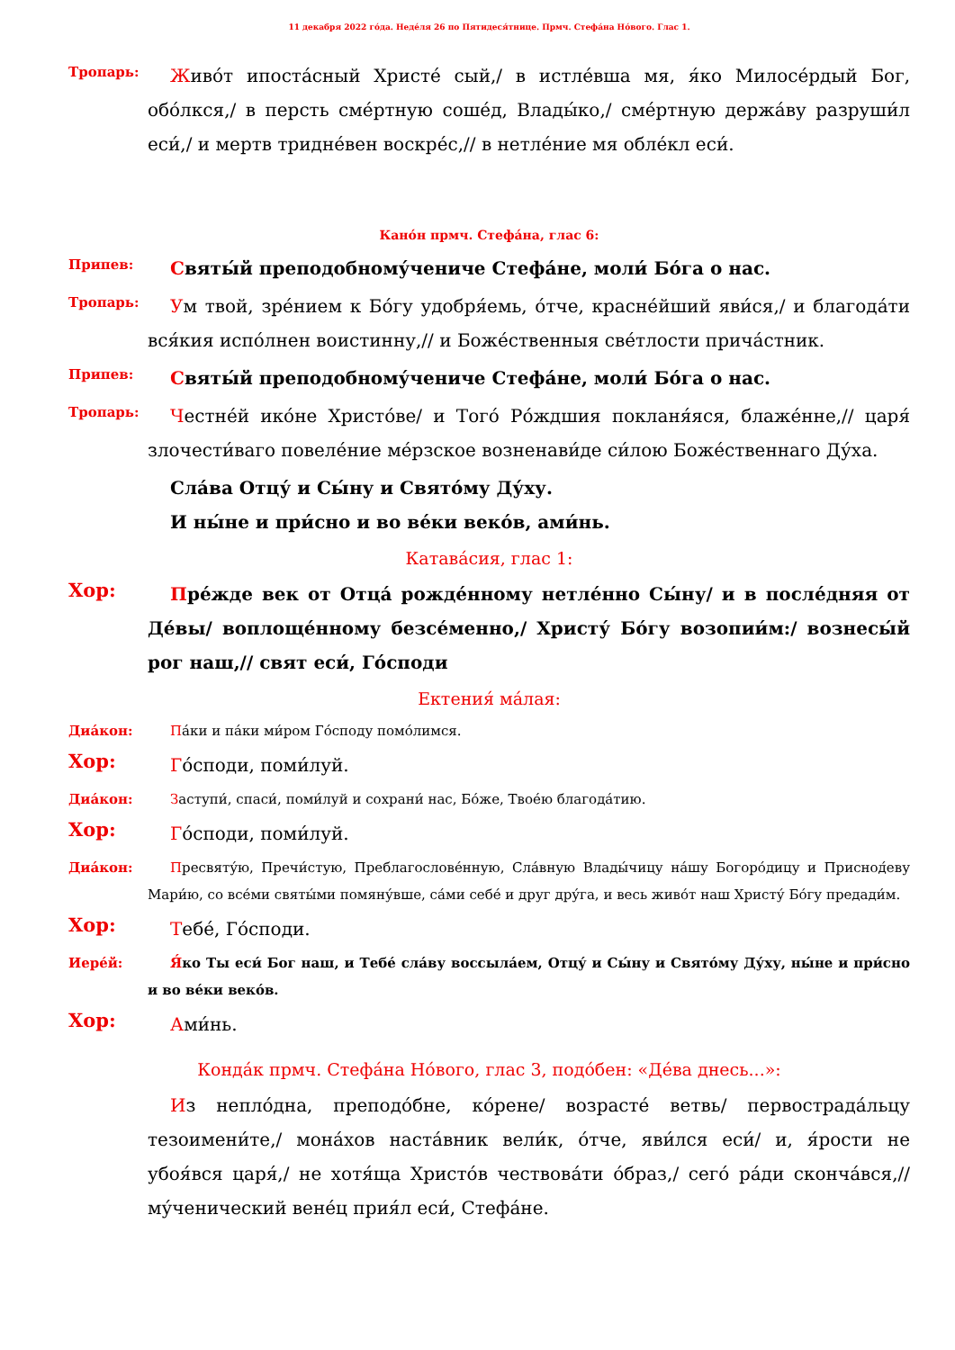11 декабря 2022 го́да. Неде́ля 26 по Пятидеся́тнице. Прмч. Стефа́на Но́вого. Глас 1.
Тропарь:
Живо́т ипоста́сный Христе́ сый,/ в истле́вша мя, я́ко Милосе́рдый Бог, обо́лкся,/ в персть сме́ртную соше́д, Влады́ко,/ сме́ртную держа́ву разруши́л еси́,/ и мертв тридне́вен воскре́с,// в нетле́ние мя обле́кл еси́.
Кано́н прмч. Стефа́на, глас 6:
Припев:
Святы́й преподобному́чениче Стефа́не, моли́ Бо́га о нас.
Тропарь:
Ум твой, зре́нием к Бо́гу удобря́емь, о́тче, красне́йший яви́ся,/ и благода́ти вся́кия испо́лнен воистинну,// и Боже́ственныя све́тлости прича́стник.
Припев:
Святы́й преподобному́чениче Стефа́не, моли́ Бо́га о нас.
Тропарь:
Честне́й ико́не Христо́ве/ и Того́ Ро́ждшия покланя́яся, блаже́нне,// царя́ злочести́ваго повеле́ние ме́рзское возненави́де си́лою Боже́ственнаго Ду́ха.
Сла́ва Отцу́ и Сы́ну и Свято́му Ду́ху.
И ны́не и при́сно и во ве́ки веко́в, ами́нь.
Катава́сия, глас 1:
Хор:
Пре́жде век от Отца́ рожде́нному нетле́нно Сы́ну/ и в после́дняя от Де́вы/ воплоще́нному безсе́менно,/ Христу́ Бо́гу возопии́м:/ вознесы́й рог наш,// свят еси́, Го́споди
Ектения́ ма́лая:
Диа́кон:
Па́ки и па́ки ми́ром Го́споду помо́лимся.
Хор:
Го́споди, поми́луй.
Диа́кон:
Заступи́, спаси́, поми́луй и сохрани́ нас, Бо́же, Твое́ю благода́тию.
Хор:
Го́споди, поми́луй.
Диа́кон:
Пресвяту́ю, Пречи́стую, Преблагослове́нную, Сла́вную Влады́чицу на́шу Богоро́дицу и Приснод́еву Мари́ю, со все́ми святы́ми помяну́вше, са́ми себе́ и друг дру́га, и весь живо́т наш Христу́ Бо́гу предади́м.
Хор:
Тебе́, Го́споди.
Иере́й:
Я́ко Ты еси́ Бог наш, и Тебе́ сла́ву воссыла́ем, Отцу́ и Сы́ну и Свято́му Ду́ху, ны́не и при́сно и во ве́ки веко́в.
Хор:
Ами́нь.
Конда́к прмч. Стефа́на Но́вого, глас 3, подо́бен: «Де́ва днесь...»:
Из непло́дна, преподо́бне, ко́рене/ возрасте́ ветвь/ первострада́льцу тезоимени́те,/ мона́хов наста́вник вели́к, о́тче, яви́лся еси́/ и, я́рости не убоя́вся царя́,/ не хотя́ща Христо́в чествова́ти о́браз,/ сего́ ра́ди скон­ча́вся,// му́ченический вене́ц прия́л еси́, Стефа́не.